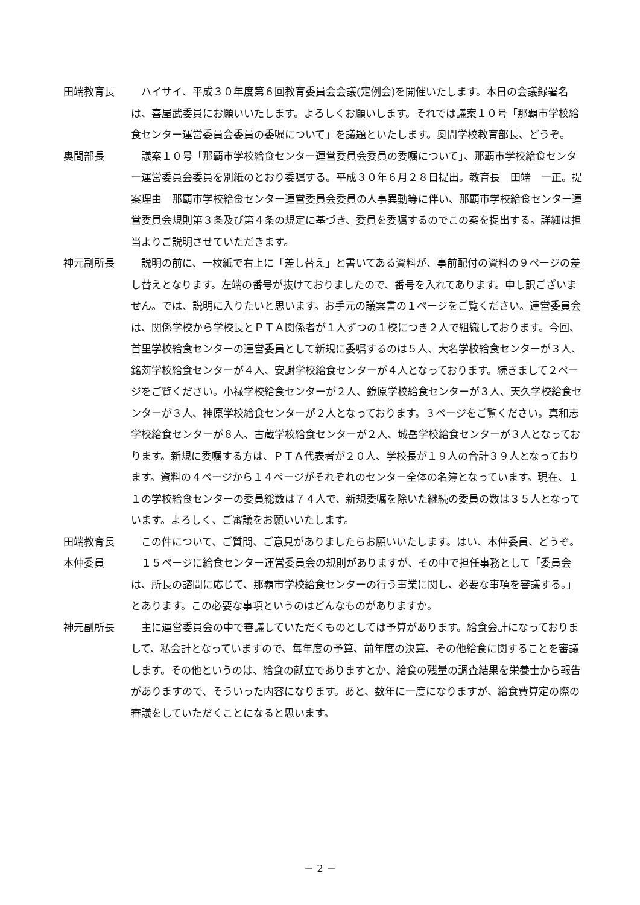田端教育長 　ハイサイ、平成３０年度第６回教育委員会会議(定例会)を開催いたします。本日の会議録署名は、喜屋武委員にお願いいたします。よろしくお願いします。それでは議案１０号「那覇市学校給食センター運営委員会委員の委嘱について」を議題といたします。奥間学校教育部長、どうぞ。
奥間部長 　議案１０号「那覇市学校給食センター運営委員会委員の委嘱について」、那覇市学校給食センター運営委員会委員を別紙のとおり委嘱する。平成３０年６月２８日提出。教育長　田端　一正。提案理由　那覇市学校給食センター運営委員会委員の人事異動等に伴い、那覇市学校給食センター運営委員会規則第３条及び第４条の規定に基づき、委員を委嘱するのでこの案を提出する。詳細は担当よりご説明させていただきます。
神元副所長 　説明の前に、一枚紙で右上に「差し替え」と書いてある資料が、事前配付の資料の９ページの差し替えとなります。左端の番号が抜けておりましたので、番号を入れてあります。申し訳ございません。では、説明に入りたいと思います。お手元の議案書の１ページをご覧ください。運営委員会は、関係学校から学校長とＰＴＡ関係者が１人ずつの１校につき２人で組織しております。今回、首里学校給食センターの運営委員として新規に委嘱するのは５人、大名学校給食センターが３人、銘苅学校給食センターが４人、安謝学校給食センターが４人となっております。続きまして２ページをご覧ください。小禄学校給食センターが２人、鏡原学校給食センターが３人、天久学校給食センターが３人、神原学校給食センターが２人となっております。３ページをご覧ください。真和志学校給食センターが８人、古蔵学校給食センターが２人、城岳学校給食センターが３人となっております。新規に委嘱する方は、ＰＴＡ代表者が２０人、学校長が１９人の合計３９人となっております。資料の４ページから１４ページがそれぞれのセンター全体の名簿となっています。現在、１１の学校給食センターの委員総数は７４人で、新規委嘱を除いた継続の委員の数は３５人となっています。よろしく、ご審議をお願いいたします。
田端教育長 　この件について、ご質問、ご意見がありましたらお願いいたします。はい、本仲委員、どうぞ。
本仲委員 　１５ページに給食センター運営委員会の規則がありますが、その中で担任事務として「委員会は、所長の諮問に応じて、那覇市学校給食センターの行う事業に関し、必要な事項を審議する。」とあります。この必要な事項というのはどんなものがありますか。
神元副所長 　主に運営委員会の中で審議していただくものとしては予算があります。給食会計になっておりまして、私会計となっていますので、毎年度の予算、前年度の決算、その他給食に関することを審議します。その他というのは、給食の献立でありますとか、給食の残量の調査結果を栄養士から報告がありますので、そういった内容になります。あと、数年に一度になりますが、給食費算定の際の審議をしていただくことになると思います。
－ 2 －